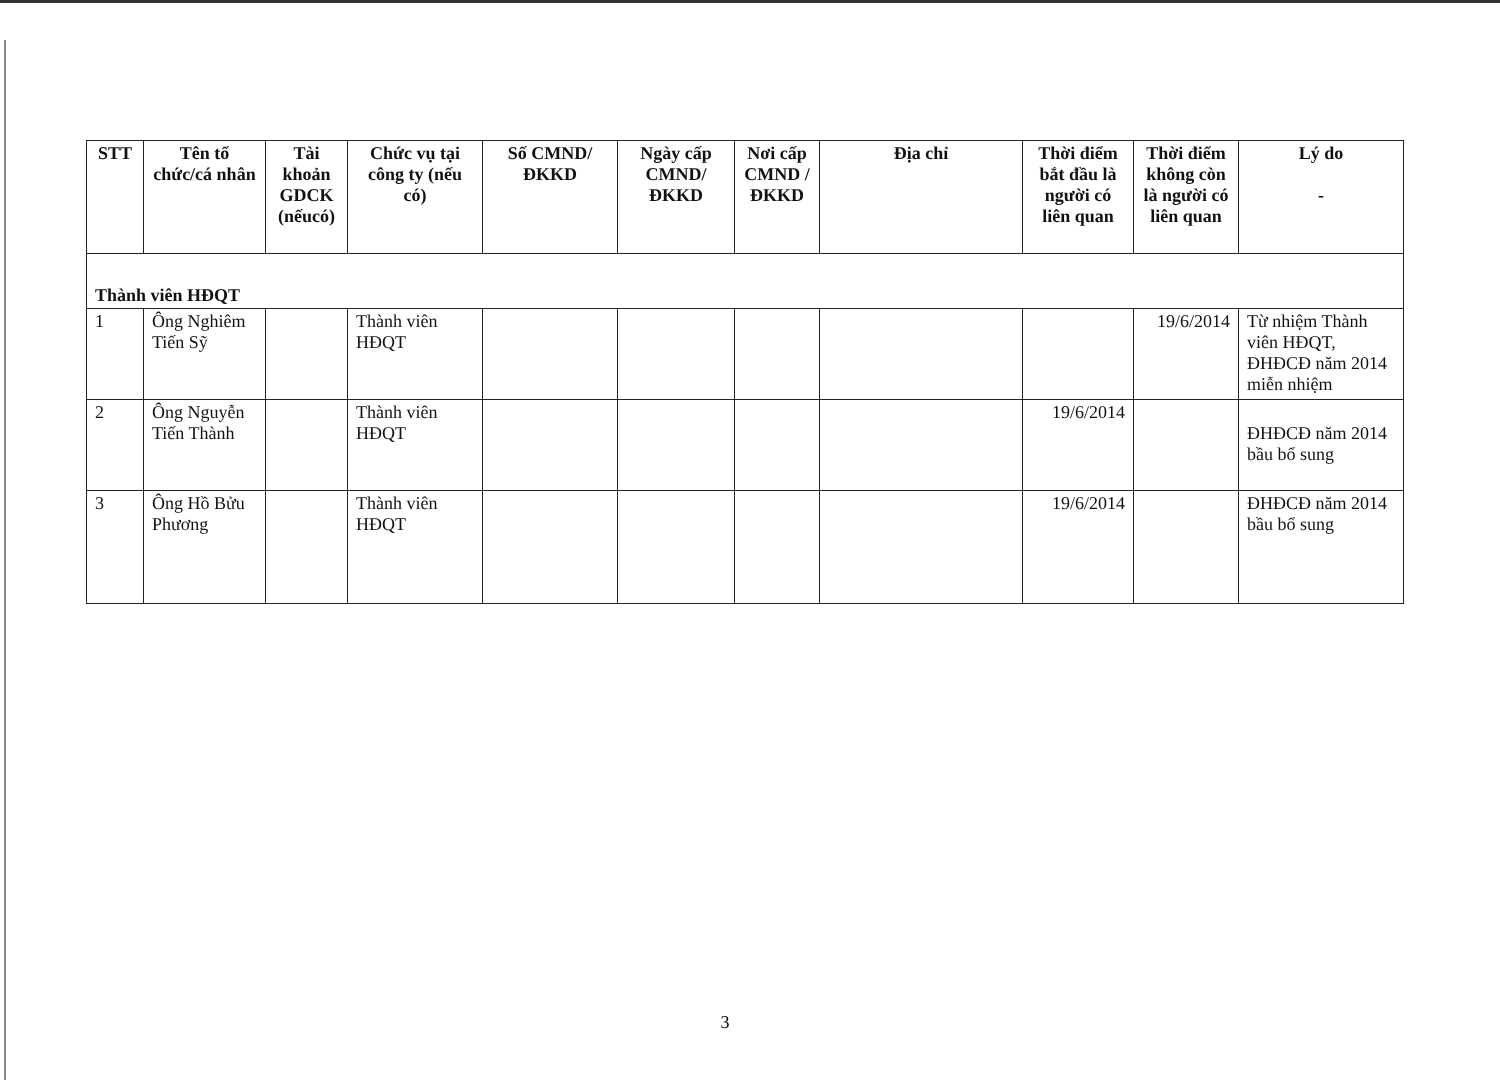| STT | Tên tổ chức/cá nhân | Tài khoản GDCK (nếucó) | Chức vụ tại công ty (nếu có) | Số CMND/ ĐKKD | Ngày cấp CMND/ ĐKKD | Nơi cấp CMND / ĐKKD | Địa chỉ | Thời điểm bắt đầu là người có liên quan | Thời điểm không còn là người có liên quan | Lý do - |
| --- | --- | --- | --- | --- | --- | --- | --- | --- | --- | --- |
| Thành viên HĐQT | | | | | | | | | | |
| 1 | Ông Nghiêm Tiến Sỹ | | Thành viên HĐQT | | | | | | 19/6/2014 | Từ nhiệm Thành viên HĐQT, ĐHĐCĐ năm 2014 miễn nhiệm |
| 2 | Ông Nguyễn Tiến Thành | | Thành viên HĐQT | | | | | 19/6/2014 | | ĐHĐCĐ năm 2014 bầu bổ sung |
| 3 | Ông Hồ Bửu Phương | | Thành viên HĐQT | | | | | 19/6/2014 | | ĐHĐCĐ năm 2014 bầu bổ sung |
3